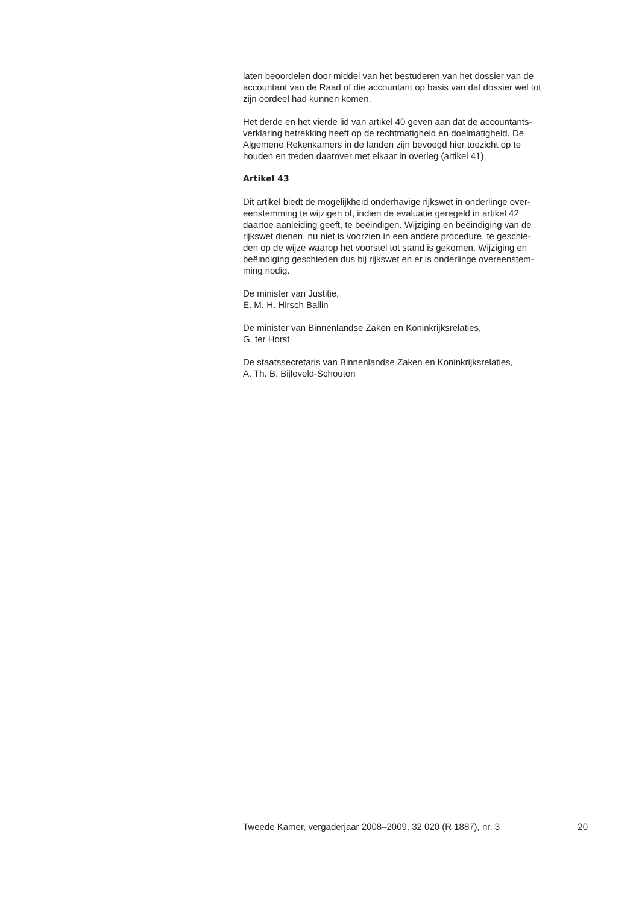laten beoordelen door middel van het bestuderen van het dossier van de
accountant van de Raad of die accountant op basis van dat dossier wel tot
zijn oordeel had kunnen komen.
Het derde en het vierde lid van artikel 40 geven aan dat de accountants-
verklaring betrekking heeft op de rechtmatigheid en doelmatigheid. De
Algemene Rekenkamers in de landen zijn bevoegd hier toezicht op te
houden en treden daarover met elkaar in overleg (artikel 41).
Artikel 43
Dit artikel biedt de mogelijkheid onderhavige rijkswet in onderlinge over-
eenstemming te wijzigen of, indien de evaluatie geregeld in artikel 42
daartoe aanleiding geeft, te beëindigen. Wijziging en beëindiging van de
rijkswet dienen, nu niet is voorzien in een andere procedure, te geschie-
den op de wijze waarop het voorstel tot stand is gekomen. Wijziging en
beëindiging geschieden dus bij rijkswet en er is onderlinge overeenstem-
ming nodig.
De minister van Justitie,
E. M. H. Hirsch Ballin
De minister van Binnenlandse Zaken en Koninkrijksrelaties,
G. ter Horst
De staatssecretaris van Binnenlandse Zaken en Koninkrijksrelaties,
A. Th. B. Bijleveld-Schouten
Tweede Kamer, vergaderjaar 2008–2009, 32 020 (R 1887), nr. 3 20